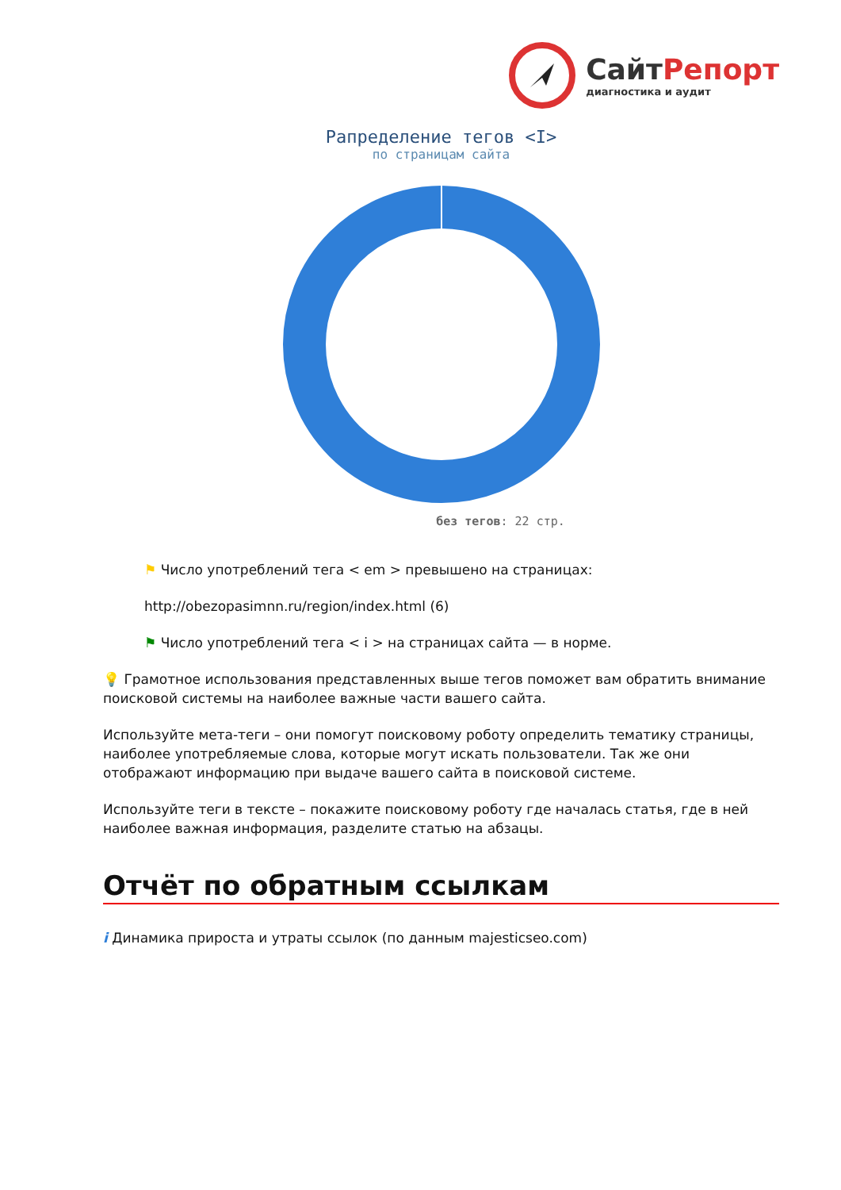СайтРепорт
диагностика и аудит
Рапределение тегов <I>
по страницам сайта
без тегов: 22 стр.
⚑ Число употреблений тега < em > превышено на страницах:
http://obezopasimnn.ru/region/index.html (6)
⚑ Число употреблений тега < i > на страницах сайта — в норме.
💡 Грамотное использования представленных выше тегов поможет вам обратить внимание поисковой системы на наиболее важные части вашего сайта.
Используйте мета-теги – они помогут поисковому роботу определить тематику страницы, наиболее употребляемые слова, которые могут искать пользователи. Так же они отображают информацию при выдаче вашего сайта в поисковой системе.
Используйте теги в тексте – покажите поисковому роботу где началась статья, где в ней наиболее важная информация, разделите статью на абзацы.
Отчёт по обратным ссылкам
i Динамика прироста и утраты ссылок (по данным majesticseo.com)